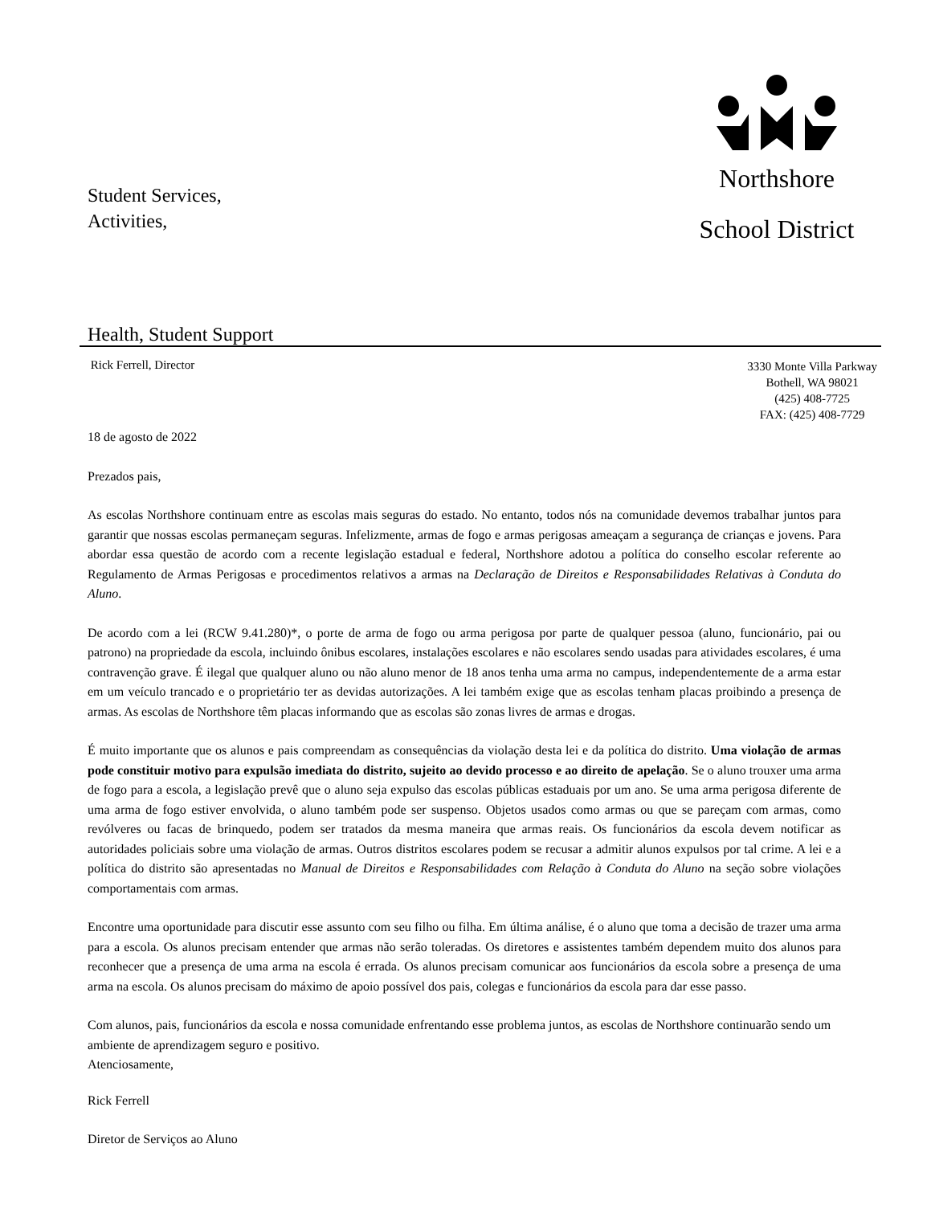Student Services,
Activities,
Northshore
School District
Health, Student Support
Rick Ferrell, Director
3330 Monte Villa Parkway
Bothell, WA 98021
(425) 408-7725
FAX: (425) 408-7729
18 de agosto de 2022
Prezados pais,
As escolas Northshore continuam entre as escolas mais seguras do estado. No entanto, todos nós na comunidade devemos trabalhar juntos para garantir que nossas escolas permaneçam seguras. Infelizmente, armas de fogo e armas perigosas ameaçam a segurança de crianças e jovens. Para abordar essa questão de acordo com a recente legislação estadual e federal, Northshore adotou a política do conselho escolar referente ao Regulamento de Armas Perigosas e procedimentos relativos a armas na Declaração de Direitos e Responsabilidades Relativas à Conduta do Aluno.
De acordo com a lei (RCW 9.41.280)*, o porte de arma de fogo ou arma perigosa por parte de qualquer pessoa (aluno, funcionário, pai ou patrono) na propriedade da escola, incluindo ônibus escolares, instalações escolares e não escolares sendo usadas para atividades escolares, é uma contravenção grave. É ilegal que qualquer aluno ou não aluno menor de 18 anos tenha uma arma no campus, independentemente de a arma estar em um veículo trancado e o proprietário ter as devidas autorizações. A lei também exige que as escolas tenham placas proibindo a presença de armas. As escolas de Northshore têm placas informando que as escolas são zonas livres de armas e drogas.
É muito importante que os alunos e pais compreendam as consequências da violação desta lei e da política do distrito. Uma violação de armas pode constituir motivo para expulsão imediata do distrito, sujeito ao devido processo e ao direito de apelação. Se o aluno trouxer uma arma de fogo para a escola, a legislação prevê que o aluno seja expulso das escolas públicas estaduais por um ano. Se uma arma perigosa diferente de uma arma de fogo estiver envolvida, o aluno também pode ser suspenso. Objetos usados como armas ou que se pareçam com armas, como revólveres ou facas de brinquedo, podem ser tratados da mesma maneira que armas reais. Os funcionários da escola devem notificar as autoridades policiais sobre uma violação de armas. Outros distritos escolares podem se recusar a admitir alunos expulsos por tal crime. A lei e a política do distrito são apresentadas no Manual de Direitos e Responsabilidades com Relação à Conduta do Aluno na seção sobre violações comportamentais com armas.
Encontre uma oportunidade para discutir esse assunto com seu filho ou filha. Em última análise, é o aluno que toma a decisão de trazer uma arma para a escola. Os alunos precisam entender que armas não serão toleradas. Os diretores e assistentes também dependem muito dos alunos para reconhecer que a presença de uma arma na escola é errada. Os alunos precisam comunicar aos funcionários da escola sobre a presença de uma arma na escola. Os alunos precisam do máximo de apoio possível dos pais, colegas e funcionários da escola para dar esse passo.
Com alunos, pais, funcionários da escola e nossa comunidade enfrentando esse problema juntos, as escolas de Northshore continuarão sendo um ambiente de aprendizagem seguro e positivo.
Atenciosamente,
Rick Ferrell
Diretor de Serviços ao Aluno